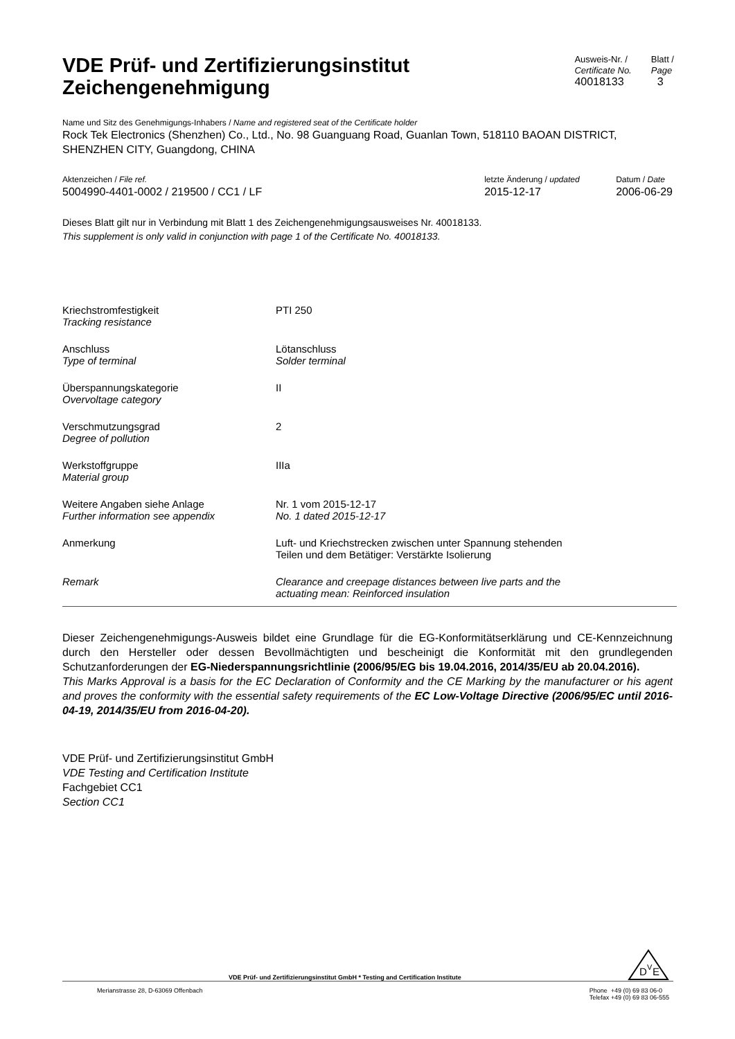VDE Prüf- und Zertifizierungsinstitut
Zeichengenehmigung
Ausweis-Nr. /
Certificate No.
40018133
Blatt /
Page
3
Name und Sitz des Genehmigungs-Inhabers / Name and registered seat of the Certificate holder
Rock Tek Electronics (Shenzhen) Co., Ltd., No. 98 Guanguang Road, Guanlan Town, 518110 BAOAN DISTRICT, SHENZHEN CITY, Guangdong, CHINA
Aktenzeichen / File ref.
5004990-4401-0002 / 219500 / CC1 / LF
letzte Änderung / updated
2015-12-17
Datum / Date
2006-06-29
Dieses Blatt gilt nur in Verbindung mit Blatt 1 des Zeichengenehmigungsausweises Nr. 40018133.
This supplement is only valid in conjunction with page 1 of the Certificate No. 40018133.
| Kriechstromfestigkeit Tracking resistance | PTI 250 |
| Anschluss Type of terminal | Lötanschluss Solder terminal |
| Überspannungskategorie Overvoltage category | II |
| Verschmutzungsgrad Degree of pollution | 2 |
| Werkstoffgruppe Material group | IIIa |
| Weitere Angaben siehe Anlage Further information see appendix | Nr. 1 vom 2015-12-17 No. 1 dated 2015-12-17 |
| Anmerkung | Luft- und Kriechstrecken zwischen unter Spannung stehenden Teilen und dem Betätiger: Verstärkte Isolierung |
| Remark | Clearance and creepage distances between live parts and the actuating mean: Reinforced insulation |
Dieser Zeichengenehmigungs-Ausweis bildet eine Grundlage für die EG-Konformitätserklärung und CE-Kennzeichnung durch den Hersteller oder dessen Bevollmächtigten und bescheinigt die Konformität mit den grundlegenden Schutzanforderungen der EG-Niederspannungsrichtlinie (2006/95/EG bis 19.04.2016, 2014/35/EU ab 20.04.2016).
This Marks Approval is a basis for the EC Declaration of Conformity and the CE Marking by the manufacturer or his agent and proves the conformity with the essential safety requirements of the EC Low-Voltage Directive (2006/95/EC until 2016-04-19, 2014/35/EU from 2016-04-20).
VDE Prüf- und Zertifizierungsinstitut GmbH
VDE Testing and Certification Institute
Fachgebiet CC1
Section CC1
VDE Prüf- und Zertifizierungsinstitut GmbH * Testing and Certification Institute
D
V
E
Merianstrasse 28, D-63069 Offenbach Phone +49 (0) 69 83 06-0
Telefax +49 (0) 69 83 06-555